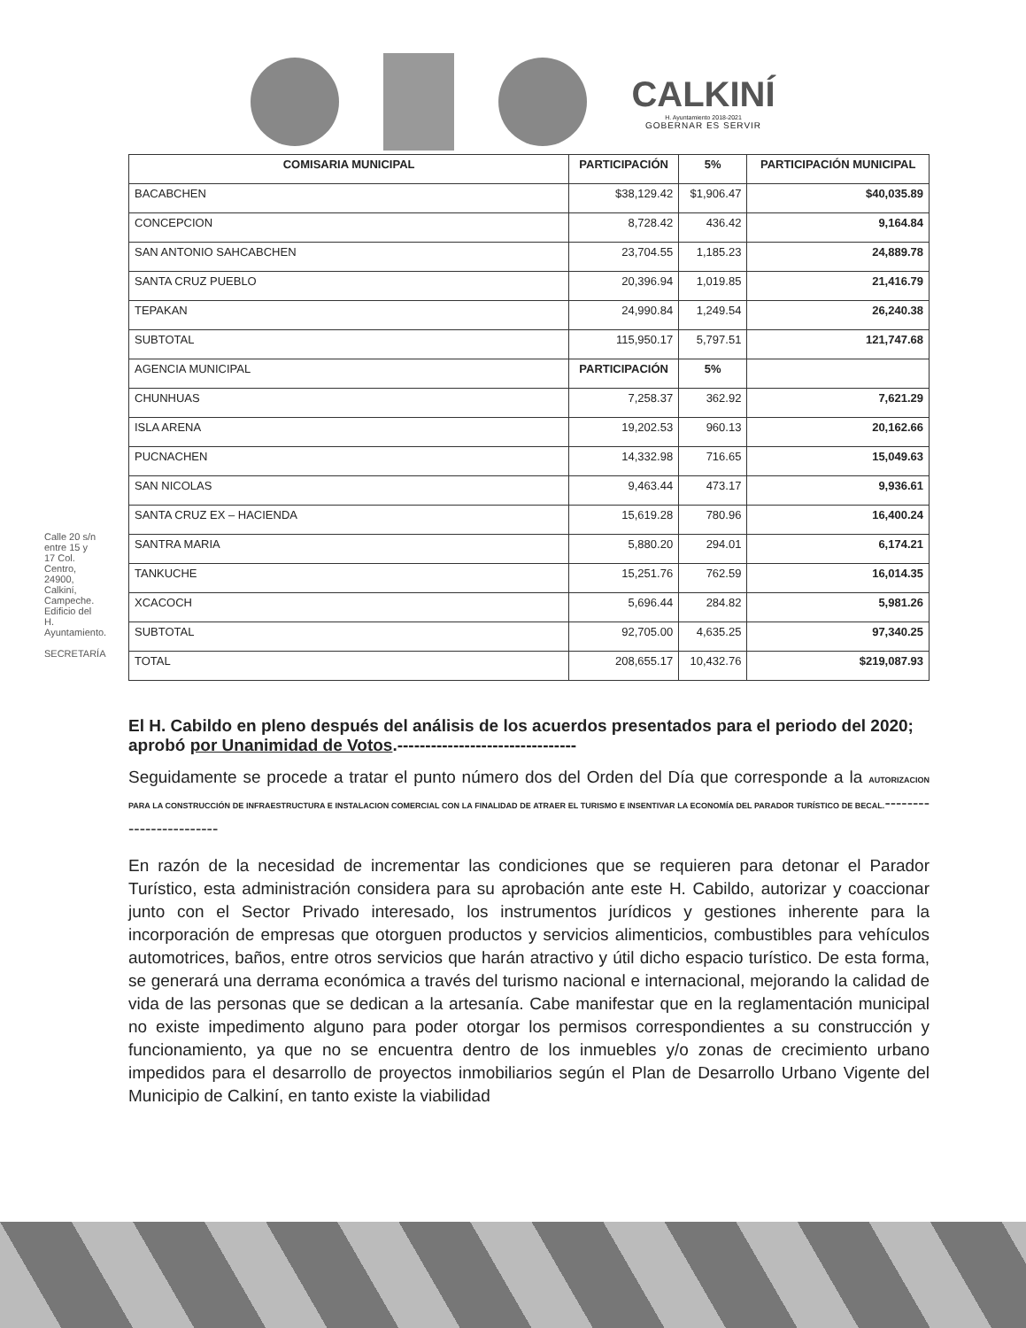CALKINÍ
H. Ayuntamiento 2018-2021
GOBERNAR ES SERVIR
Calle 20 s/n entre 15 y 17 Col. Centro, 24900, Calkiní, Campeche. Edificio del H. Ayuntamiento.
SECRETARÍA
| COMISARIA MUNICIPAL | PARTICIPACIÓN | 5% | PARTICIPACIÓN MUNICIPAL |
| --- | --- | --- | --- |
| BACABCHEN | $38,129.42 | $1,906.47 | $40,035.89 |
| CONCEPCION | 8,728.42 | 436.42 | 9,164.84 |
| SAN ANTONIO SAHCABCHEN | 23,704.55 | 1,185.23 | 24,889.78 |
| SANTA CRUZ PUEBLO | 20,396.94 | 1,019.85 | 21,416.79 |
| TEPAKAN | 24,990.84 | 1,249.54 | 26,240.38 |
| SUBTOTAL | 115,950.17 | 5,797.51 | 121,747.68 |
| AGENCIA MUNICIPAL | PARTICIPACIÓN | 5% | |
| CHUNHUAS | 7,258.37 | 362.92 | 7,621.29 |
| ISLA ARENA | 19,202.53 | 960.13 | 20,162.66 |
| PUCNACHEN | 14,332.98 | 716.65 | 15,049.63 |
| SAN NICOLAS | 9,463.44 | 473.17 | 9,936.61 |
| SANTA CRUZ EX – HACIENDA | 15,619.28 | 780.96 | 16,400.24 |
| SANTRA MARIA | 5,880.20 | 294.01 | 6,174.21 |
| TANKUCHE | 15,251.76 | 762.59 | 16,014.35 |
| XCACOCH | 5,696.44 | 284.82 | 5,981.26 |
| SUBTOTAL | 92,705.00 | 4,635.25 | 97,340.25 |
| TOTAL | 208,655.17 | 10,432.76 | $219,087.93 |
El H. Cabildo en pleno después del análisis de los acuerdos presentados para el periodo del 2020; aprobó por Unanimidad de Votos.--------------------------------
Seguidamente se procede a tratar el punto número dos del Orden del Día que corresponde a la AUTORIZACION PARA LA CONSTRUCCIÓN DE INFRAESTRUCTURA E INSTALACION COMERCIAL CON LA FINALIDAD DE ATRAER EL TURISMO E INSENTIVAR LA ECONOMÍA DEL PARADOR TURÍSTICO DE BECAL.------------------------
En razón de la necesidad de incrementar las condiciones que se requieren para detonar el Parador Turístico, esta administración considera para su aprobación ante este H. Cabildo, autorizar y coaccionar junto con el Sector Privado interesado, los instrumentos jurídicos y gestiones inherente para la incorporación de empresas que otorguen productos y servicios alimenticios, combustibles para vehículos automotrices, baños, entre otros servicios que harán atractivo y útil dicho espacio turístico. De esta forma, se generará una derrama económica a través del turismo nacional e internacional, mejorando la calidad de vida de las personas que se dedican a la artesanía. Cabe manifestar que en la reglamentación municipal no existe impedimento alguno para poder otorgar los permisos correspondientes a su construcción y funcionamiento, ya que no se encuentra dentro de los inmuebles y/o zonas de crecimiento urbano impedidos para el desarrollo de proyectos inmobiliarios según el Plan de Desarrollo Urbano Vigente del Municipio de Calkiní, en tanto existe la viabilidad